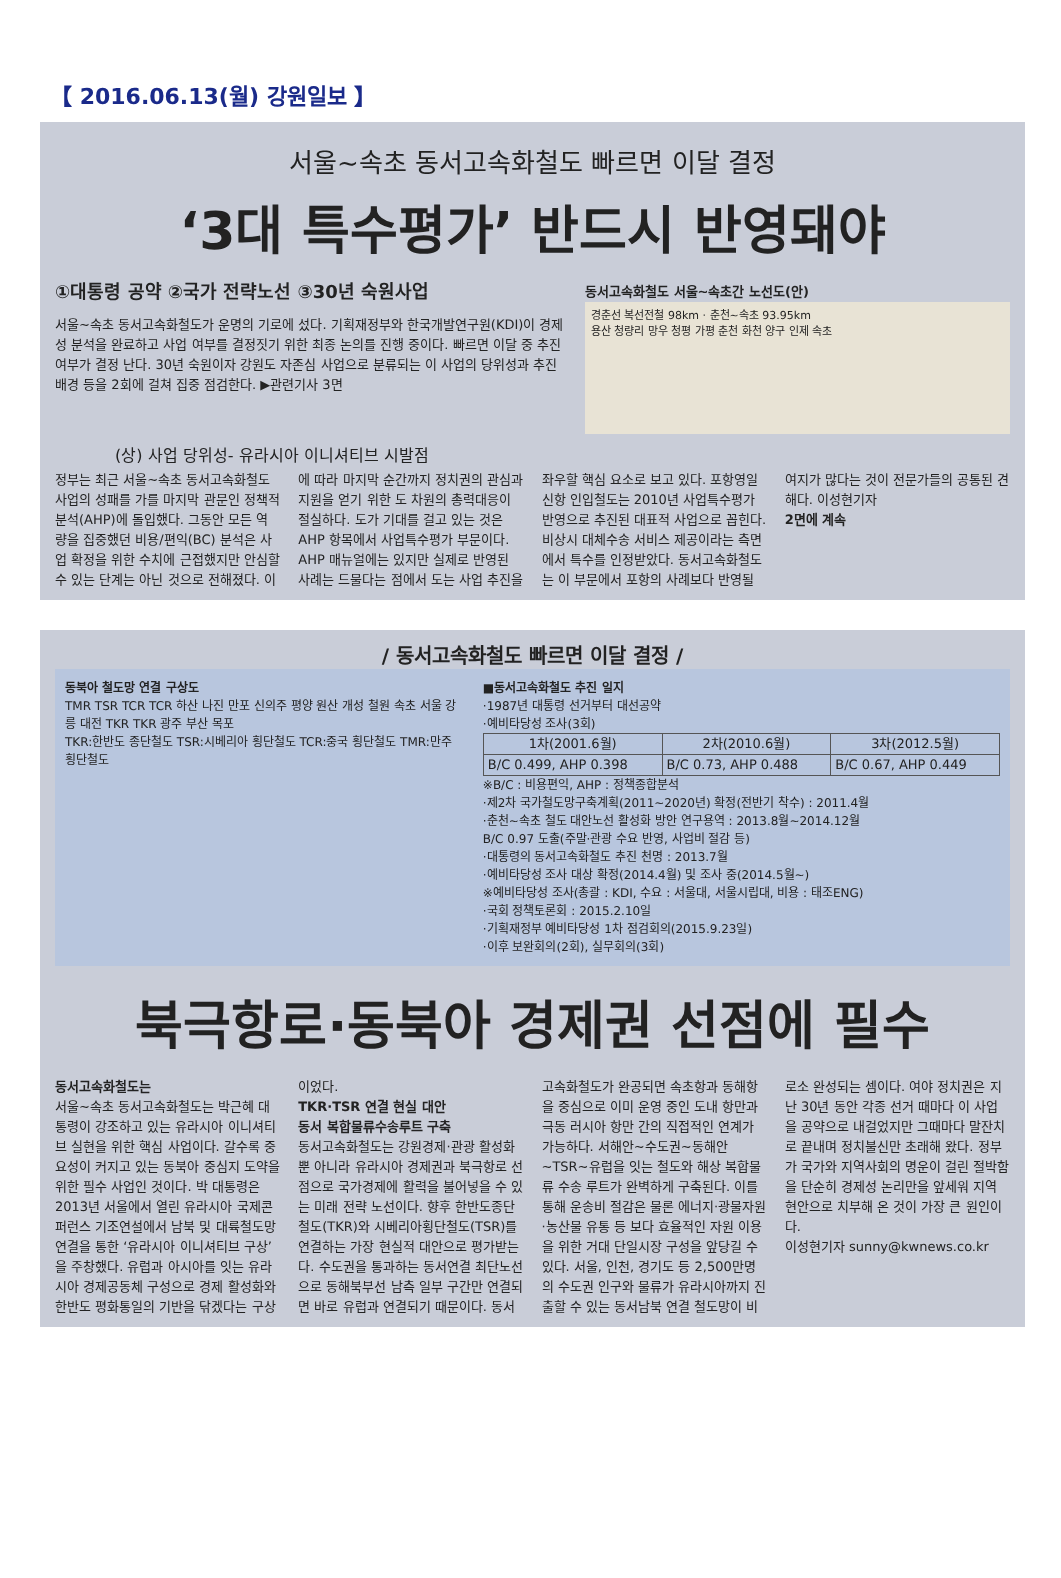【 2016.06.13(월) 강원일보 】
서울~속초 동서고속화철도 빠르면 이달 결정
‘3대 특수평가’ 반드시 반영돼야
①대통령 공약 ②국가 전략노선 ③30년 숙원사업
서울~속초 동서고속화철도가 운명의 기로에 섰다. 기획재정부와 한국개발연구원(KDI)이 경제성 분석을 완료하고 사업 여부를 결정짓기 위한 최종 논의를 진행 중이다. 빠르면 이달 중 추진 여부가 결정 난다. 30년 숙원이자 강원도 자존심 사업으로 분류되는 이 사업의 당위성과 추진배경 등을 2회에 걸쳐 집중 점검한다. ▶관련기사 3면
동서고속화철도 서울~속초간 노선도(안)
경춘선 복선전철 98km · 춘천~속초 93.95km
용산 청량리 망우 청평 가평 춘천 화천 양구 인제 속초
(상) 사업 당위성- 유라시아 이니셔티브 시발점
정부는 최근 서울~속초 동서고속화철도 사업의 성패를 가를 마지막 관문인 정책적분석(AHP)에 돌입했다. 그동안 모든 역량을 집중했던 비용/편익(BC) 분석은 사업 확정을 위한 수치에 근접했지만 안심할 수 있는 단계는 아닌 것으로 전해졌다. 이에 따라 마지막 순간까지 정치권의 관심과 지원을 얻기 위한 도 차원의 총력대응이 절실하다. 도가 기대를 걸고 있는 것은 AHP 항목에서 사업특수평가 부문이다. AHP 매뉴얼에는 있지만 실제로 반영된 사례는 드물다는 점에서 도는 사업 추진을 좌우할 핵심 요소로 보고 있다. 포항영일신항 인입철도는 2010년 사업특수평가 반영으로 추진된 대표적 사업으로 꼽힌다. 비상시 대체수송 서비스 제공이라는 측면에서 특수를 인정받았다. 동서고속화철도는 이 부문에서 포항의 사례보다 반영될 여지가 많다는 것이 전문가들의 공통된 견해다. 이성현기자
2면에 계속
/ 동서고속화철도 빠르면 이달 결정 /
동북아 철도망 연결 구상도
TMR TSR TCR TCR 하산 나진 만포 신의주 평양 원산 개성 철원 속초 서울 강릉 대전 TKR TKR 광주 부산 목포
TKR:한반도 종단철도 TSR:시베리아 횡단철도 TCR:중국 횡단철도 TMR:만주 횡단철도
■동서고속화철도 추진 일지
·1987년 대통령 선거부터 대선공약
·예비타당성 조사(3회)
| 1차(2001.6월) | 2차(2010.6월) | 3차(2012.5월) |
| --- | --- | --- |
| B/C 0.499, AHP 0.398 | B/C 0.73, AHP 0.488 | B/C 0.67, AHP 0.449 |
※B/C : 비용편익, AHP : 정책종합분석
·제2차 국가철도망구축계획(2011~2020년) 확정(전반기 착수) : 2011.4월
·춘천~속초 철도 대안노선 활성화 방안 연구용역 : 2013.8월~2014.12월
B/C 0.97 도출(주말·관광 수요 반영, 사업비 절감 등)
·대통령의 동서고속화철도 추진 천명 : 2013.7월
·예비타당성 조사 대상 확정(2014.4월) 및 조사 중(2014.5월~)
※예비타당성 조사(총괄 : KDI, 수요 : 서울대, 서울시립대, 비용 : 태조ENG)
·국회 정책토론회 : 2015.2.10일
·기획재정부 예비타당성 1차 점검회의(2015.9.23일)
·이후 보완회의(2회), 실무회의(3회)
북극항로·동북아 경제권 선점에 필수
동서고속화철도는
서울~속초 동서고속화철도는 박근혜 대통령이 강조하고 있는 유라시아 이니셔티브 실현을 위한 핵심 사업이다. 갈수록 중요성이 커지고 있는 동북아 중심지 도약을 위한 필수 사업인 것이다. 박 대통령은 2013년 서울에서 열린 유라시아 국제콘퍼런스 기조연설에서 남북 및 대륙철도망 연결을 통한 ‘유라시아 이니셔티브 구상’을 주창했다. 유럽과 아시아를 잇는 유라시아 경제공동체 구성으로 경제 활성화와 한반도 평화통일의 기반을 닦겠다는 구상이었다.
TKR·TSR 연결 현실 대안
동서 복합물류수송루트 구축
동서고속화철도는 강원경제·관광 활성화뿐 아니라 유라시아 경제권과 북극항로 선점으로 국가경제에 활력을 불어넣을 수 있는 미래 전략 노선이다. 향후 한반도종단철도(TKR)와 시베리아횡단철도(TSR)를 연결하는 가장 현실적 대안으로 평가받는다. 수도권을 통과하는 동서연결 최단노선으로 동해북부선 남측 일부 구간만 연결되면 바로 유럽과 연결되기 때문이다. 동서고속화철도가 완공되면 속초항과 동해항을 중심으로 이미 운영 중인 도내 항만과 극동 러시아 항만 간의 직접적인 연계가 가능하다. 서해안~수도권~동해안~TSR~유럽을 잇는 철도와 해상 복합물류 수송 루트가 완벽하게 구축된다. 이를 통해 운송비 절감은 물론 에너지·광물자원·농산물 유통 등 보다 효율적인 자원 이용을 위한 거대 단일시장 구성을 앞당길 수 있다. 서울, 인천, 경기도 등 2,500만명의 수도권 인구와 물류가 유라시아까지 진출할 수 있는 동서남북 연결 철도망이 비로소 완성되는 셈이다. 여야 정치권은 지난 30년 동안 각종 선거 때마다 이 사업을 공약으로 내걸었지만 그때마다 말잔치로 끝내며 정치불신만 초래해 왔다. 정부가 국가와 지역사회의 명운이 걸린 절박함을 단순히 경제성 논리만을 앞세워 지역 현안으로 치부해 온 것이 가장 큰 원인이다.
이성현기자 sunny@kwnews.co.kr